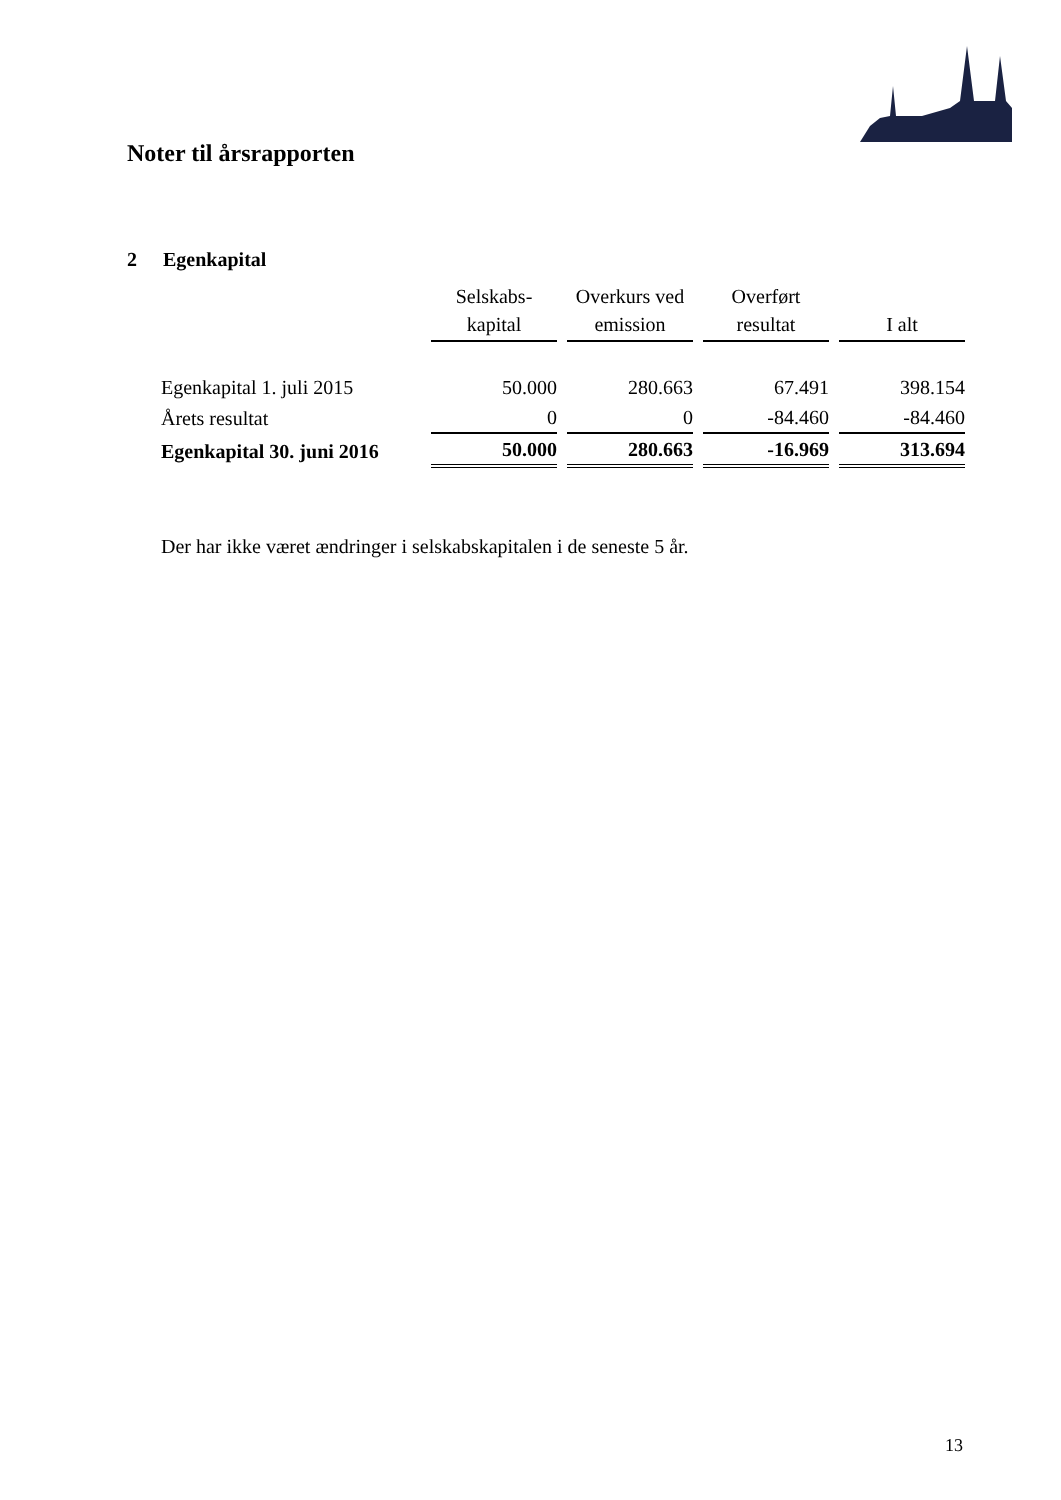Noter til årsrapporten
2 Egenkapital
| | Selskabs- kapital | Overkurs ved emission | Overført resultat | I alt |
| --- | --- | --- | --- | --- |
| Egenkapital 1. juli 2015 | 50.000 | 280.663 | 67.491 | 398.154 |
| Årets resultat | 0 | 0 | -84.460 | -84.460 |
| Egenkapital 30. juni 2016 | 50.000 | 280.663 | -16.969 | 313.694 |
Der har ikke været ændringer i selskabskapitalen i de seneste 5 år.
13